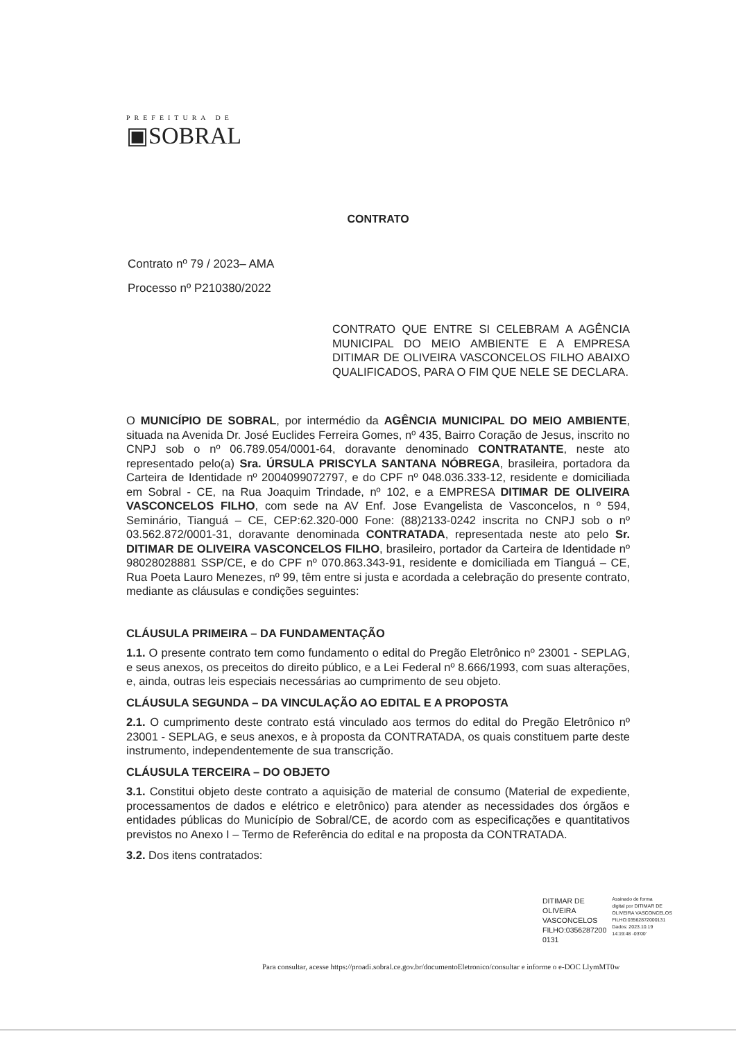PREFEITURA DE
▣SOBRAL
CONTRATO
Contrato nº 79 / 2023– AMA
Processo nº P210380/2022
CONTRATO QUE ENTRE SI CELEBRAM A AGÊNCIA MUNICIPAL DO MEIO AMBIENTE E A EMPRESA DITIMAR DE OLIVEIRA VASCONCELOS FILHO ABAIXO QUALIFICADOS, PARA O FIM QUE NELE SE DECLARA.
O MUNICÍPIO DE SOBRAL, por intermédio da AGÊNCIA MUNICIPAL DO MEIO AMBIENTE, situada na Avenida Dr. José Euclides Ferreira Gomes, nº 435, Bairro Coração de Jesus, inscrito no CNPJ sob o nº 06.789.054/0001-64, doravante denominado CONTRATANTE, neste ato representado pelo(a) Sra. ÚRSULA PRISCYLA SANTANA NÓBREGA, brasileira, portadora da Carteira de Identidade nº 2004099072797, e do CPF nº 048.036.333-12, residente e domiciliada em Sobral - CE, na Rua Joaquim Trindade, nº 102, e a EMPRESA DITIMAR DE OLIVEIRA VASCONCELOS FILHO, com sede na AV Enf. Jose Evangelista de Vasconcelos, n º 594, Seminário, Tianguá – CE, CEP:62.320-000 Fone: (88)2133-0242 inscrita no CNPJ sob o nº 03.562.872/0001-31, doravante denominada CONTRATADA, representada neste ato pelo Sr. DITIMAR DE OLIVEIRA VASCONCELOS FILHO, brasileiro, portador da Carteira de Identidade nº 98028028881 SSP/CE, e do CPF nº 070.863.343-91, residente e domiciliada em Tianguá – CE, Rua Poeta Lauro Menezes, nº 99, têm entre si justa e acordada a celebração do presente contrato, mediante as cláusulas e condições seguintes:
CLÁUSULA PRIMEIRA – DA FUNDAMENTAÇÃO
1.1. O presente contrato tem como fundamento o edital do Pregão Eletrônico nº 23001 - SEPLAG, e seus anexos, os preceitos do direito público, e a Lei Federal nº 8.666/1993, com suas alterações, e, ainda, outras leis especiais necessárias ao cumprimento de seu objeto.
CLÁUSULA SEGUNDA – DA VINCULAÇÃO AO EDITAL E A PROPOSTA
2.1. O cumprimento deste contrato está vinculado aos termos do edital do Pregão Eletrônico nº 23001 - SEPLAG, e seus anexos, e à proposta da CONTRATADA, os quais constituem parte deste instrumento, independentemente de sua transcrição.
CLÁUSULA TERCEIRA – DO OBJETO
3.1. Constitui objeto deste contrato a aquisição de material de consumo (Material de expediente, processamentos de dados e elétrico e eletrônico) para atender as necessidades dos órgãos e entidades públicas do Município de Sobral/CE, de acordo com as especificações e quantitativos previstos no Anexo I – Termo de Referência do edital e na proposta da CONTRATADA.
3.2. Dos itens contratados:
DITIMAR DE
OLIVEIRA
VASCONCELOS
FILHO:0356287200
0131
Assinado de forma
digital por DITIMAR DE
OLIVEIRA VASCONCELOS
FILHO:03562872000131
Dados: 2023.10.19
14:19:48 -03'00'
Para consultar, acesse https://proadi.sobral.ce.gov.br/documentoEletronico/consultar e informe o e-DOC LlymMT0w